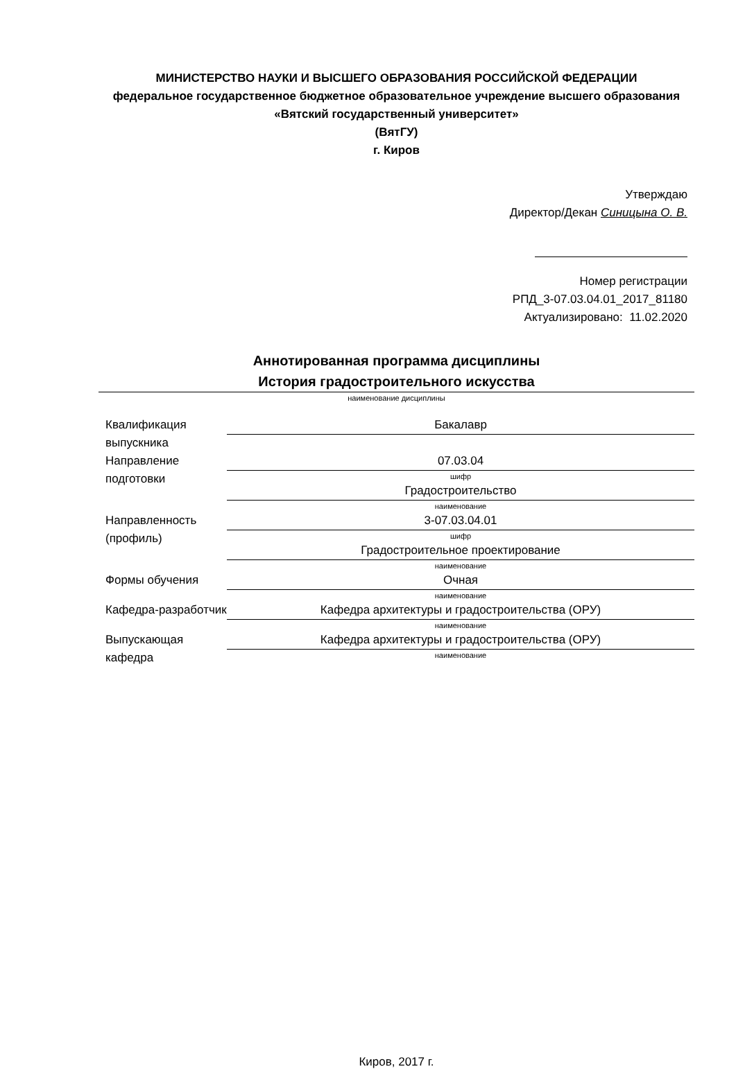МИНИСТЕРСТВО НАУКИ И ВЫСШЕГО ОБРАЗОВАНИЯ РОССИЙСКОЙ ФЕДЕРАЦИИ
федеральное государственное бюджетное образовательное учреждение высшего образования «Вятский государственный университет»
(ВятГУ)
г. Киров
Утверждаю
Директор/Декан Синицына О. В.
Номер регистрации
РПД_3-07.03.04.01_2017_81180
Актуализировано: 11.02.2020
Аннотированная программа дисциплины
История градостроительного искусства
наименование дисциплины
| Квалификация выпускника | Бакалавр |
| Направление подготовки | 07.03.04 шифр |
| | Градостроительство наименование |
| Направленность (профиль) | 3-07.03.04.01 шифр |
| | Градостроительное проектирование наименование |
| Формы обучения | Очная наименование |
| Кафедра-разработчик | Кафедра архитектуры и градостроительства (ОРУ) наименование |
| Выпускающая кафедра | Кафедра архитектуры и градостроительства (ОРУ) наименование |
Киров, 2017 г.